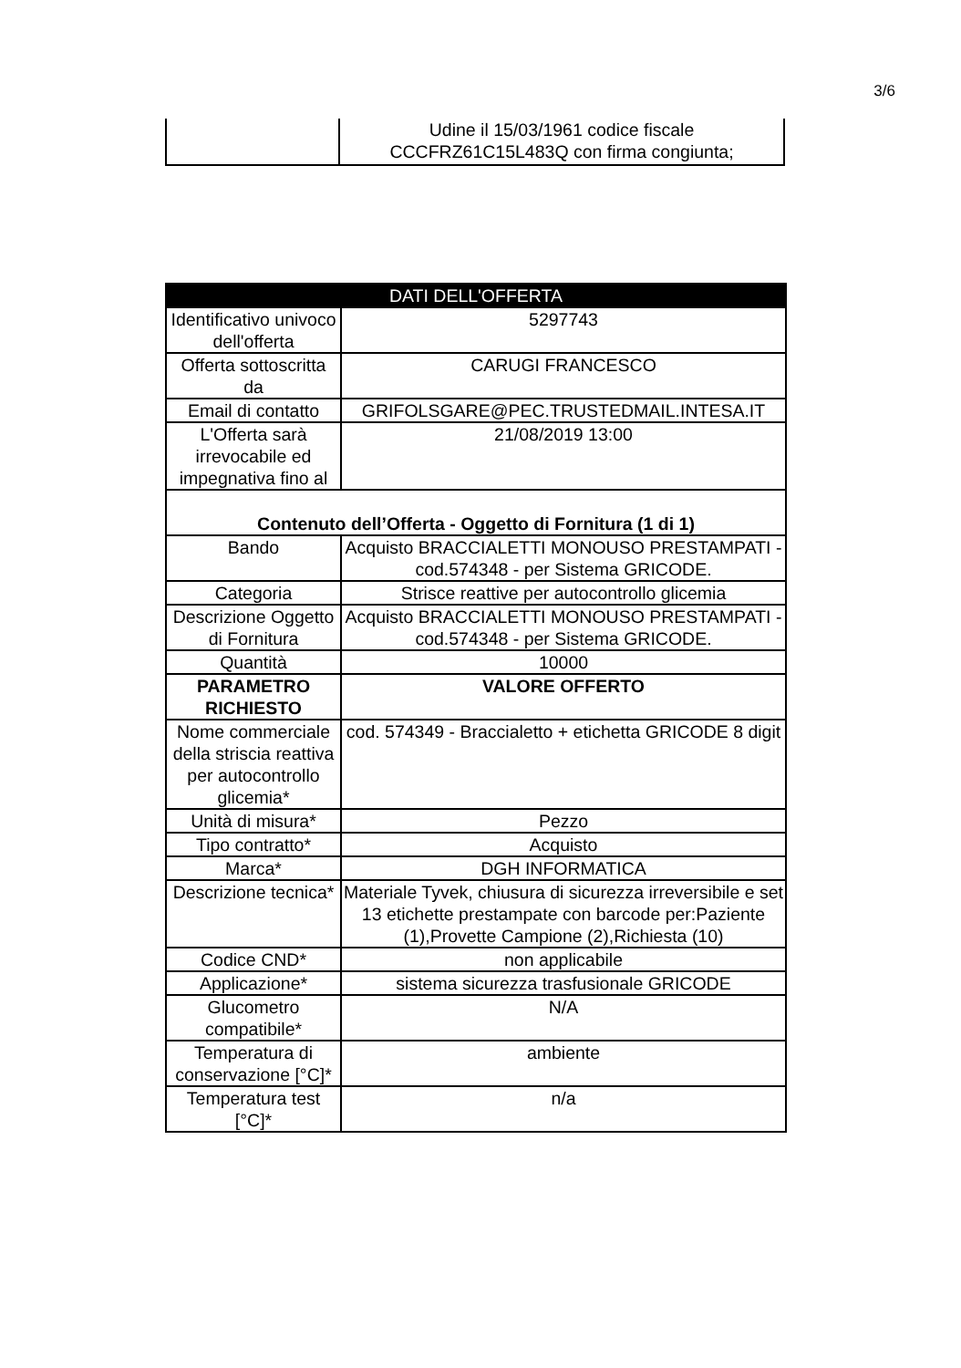3/6
| | Udine il 15/03/1961 codice fiscale CCCFRZ61C15L483Q con firma congiunta; |
| DATI DELL'OFFERTA | |
| --- | --- |
| Identificativo univoco dell'offerta | 5297743 |
| Offerta sottoscritta da | CARUGI FRANCESCO |
| Email di contatto | GRIFOLSGARE@PEC.TRUSTEDMAIL.INTESA.IT |
| L'Offerta sarà irrevocabile ed impegnativa fino al | 21/08/2019 13:00 |
| Contenuto dell’Offerta - Oggetto di Fornitura (1 di 1) | |
| Bando | Acquisto BRACCIALETTI MONOUSO PRESTAMPATI - cod.574348 - per Sistema GRICODE. |
| Categoria | Strisce reattive per autocontrollo glicemia |
| Descrizione Oggetto di Fornitura | Acquisto BRACCIALETTI MONOUSO PRESTAMPATI - cod.574348 - per Sistema GRICODE. |
| Quantità | 10000 |
| PARAMETRO RICHIESTO | VALORE OFFERTO |
| Nome commerciale della striscia reattiva per autocontrollo glicemia* | cod. 574349 - Braccialetto + etichetta GRICODE 8 digit |
| Unità di misura* | Pezzo |
| Tipo contratto* | Acquisto |
| Marca* | DGH INFORMATICA |
| Descrizione tecnica* | Materiale Tyvek, chiusura di sicurezza irreversibile e set 13 etichette prestampate con barcode per:Paziente (1),Provette Campione (2),Richiesta (10) |
| Codice CND* | non applicabile |
| Applicazione* | sistema sicurezza trasfusionale GRICODE |
| Glucometro compatibile* | N/A |
| Temperatura di conservazione [°C]* | ambiente |
| Temperatura test [°C]* | n/a |